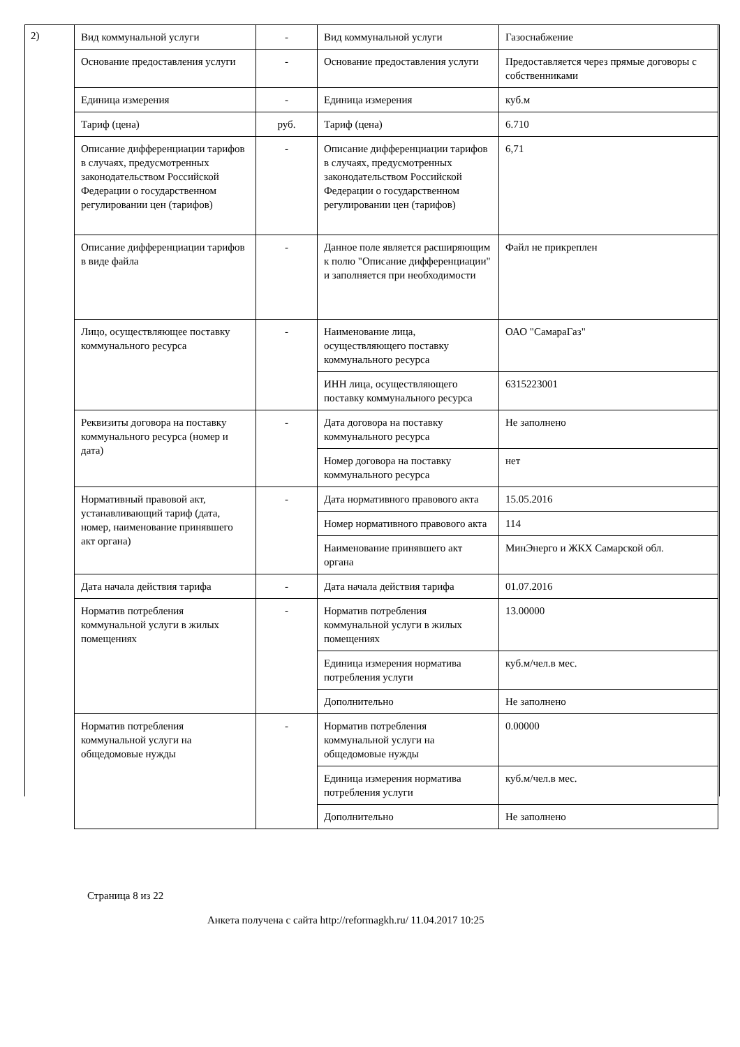2)
| Вид коммунальной услуги | - | Вид коммунальной услуги | Газоснабжение |
| Основание предоставления услуги | - | Основание предоставления услуги | Предоставляется через прямые договоры с собственниками |
| Единица измерения | - | Единица измерения | куб.м |
| Тариф (цена) | руб. | Тариф (цена) | 6.710 |
| Описание дифференциации тарифов в случаях, предусмотренных законодательством Российской Федерации о государственном регулировании цен (тарифов) | - | Описание дифференциации тарифов в случаях, предусмотренных законодательством Российской Федерации о государственном регулировании цен (тарифов) | 6,71 |
| Описание дифференциации тарифов в виде файла | - | Данное поле является расширяющим к полю "Описание дифференциации" и заполняется при необходимости | Файл не прикреплен |
| Лицо, осуществляющее поставку коммунального ресурса | - | Наименование лица, осуществляющего поставку коммунального ресурса | ОАО "СамараГаз" |
| | | ИНН лица, осуществляющего поставку коммунального ресурса | 6315223001 |
| Реквизиты договора на поставку коммунального ресурса (номер и дата) | - | Дата договора на поставку коммунального ресурса | Не заполнено |
| | | Номер договора на поставку коммунального ресурса | нет |
| Нормативный правовой акт, устанавливающий тариф (дата, номер, наименование принявшего акт органа) | - | Дата нормативного правового акта | 15.05.2016 |
| | | Номер нормативного правового акта | 114 |
| | | Наименование принявшего акт органа | МинЭнерго и ЖКХ Самарской обл. |
| Дата начала действия тарифа | - | Дата начала действия тарифа | 01.07.2016 |
| Норматив потребления коммунальной услуги в жилых помещениях | - | Норматив потребления коммунальной услуги в жилых помещениях | 13.00000 |
| | | Единица измерения норматива потребления услуги | куб.м/чел.в мес. |
| | | Дополнительно | Не заполнено |
| Норматив потребления коммунальной услуги на общедомовые нужды | - | Норматив потребления коммунальной услуги на общедомовые нужды | 0.00000 |
| | | Единица измерения норматива потребления услуги | куб.м/чел.в мес. |
| | | Дополнительно | Не заполнено |
Страница 8 из 22
Анкета получена с сайта http://reformagkh.ru/ 11.04.2017 10:25